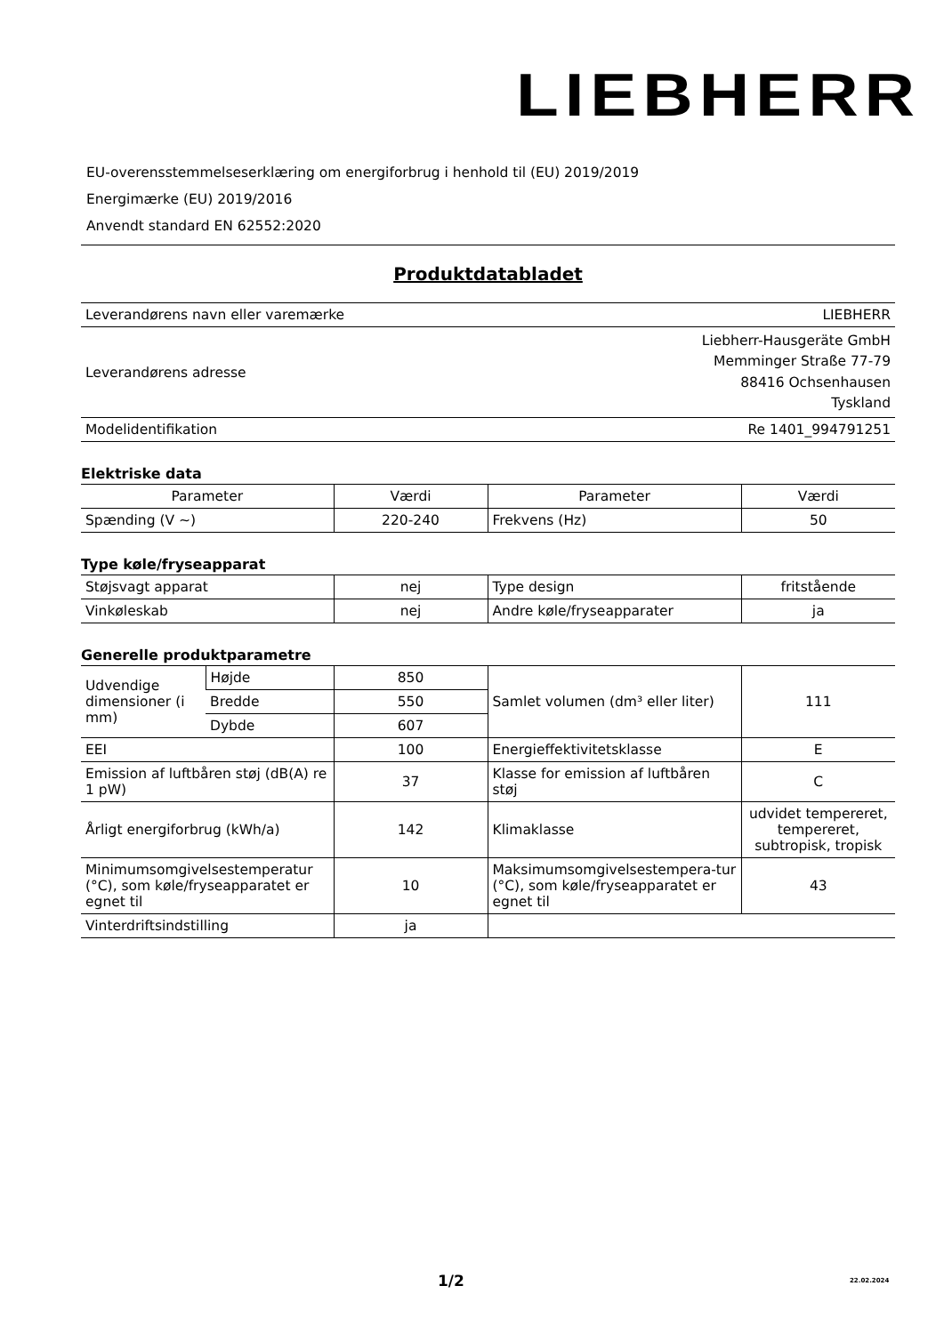LIEBHERR
EU-overensstemmelseserklæring om energiforbrug i henhold til (EU) 2019/2019
Energimærke (EU) 2019/2016
Anvendt standard EN 62552:2020
Produktdatabladet
| Leverandørens navn eller varemærke | LIEBHERR |
| Leverandørens adresse | Liebherr-Hausgeräte GmbH Memminger Straße 77-79 88416 Ochsenhausen Tyskland |
| Modelidentifikation | Re 1401_994791251 |
Elektriske data
| Parameter | Værdi | Parameter | Værdi |
| Spænding (V ~) | 220-240 | Frekvens (Hz) | 50 |
Type køle/fryseapparat
| Støjsvagt apparat | nej | Type design | fritstående |
| Vinkøleskab | nej | Andre køle/fryseapparater | ja |
Generelle produktparametre
| Udvendige dimensioner (i mm) | Højde | 850 | Samlet volumen (dm³ eller liter) | 111 |
| | Bredde | 550 | | |
| | Dybde | 607 | | |
| EEI | | 100 | Energieffektivitetsklasse | E |
| Emission af luftbåren støj (dB(A) re 1 pW) | | 37 | Klasse for emission af luftbåren støj | C |
| Årligt energiforbrug (kWh/a) | | 142 | Klimaklasse | udvidet tempereret, tempereret, subtropisk, tropisk |
| Minimumsomgivelsestemperatur (°C), som køle/fryseapparatet er egnet til | | 10 | Maksimumsomgivelsestempera-tur (°C), som køle/fryseapparatet er egnet til | 43 |
| Vinterdriftsindstilling | | ja | | |
1/2 22.02.2024